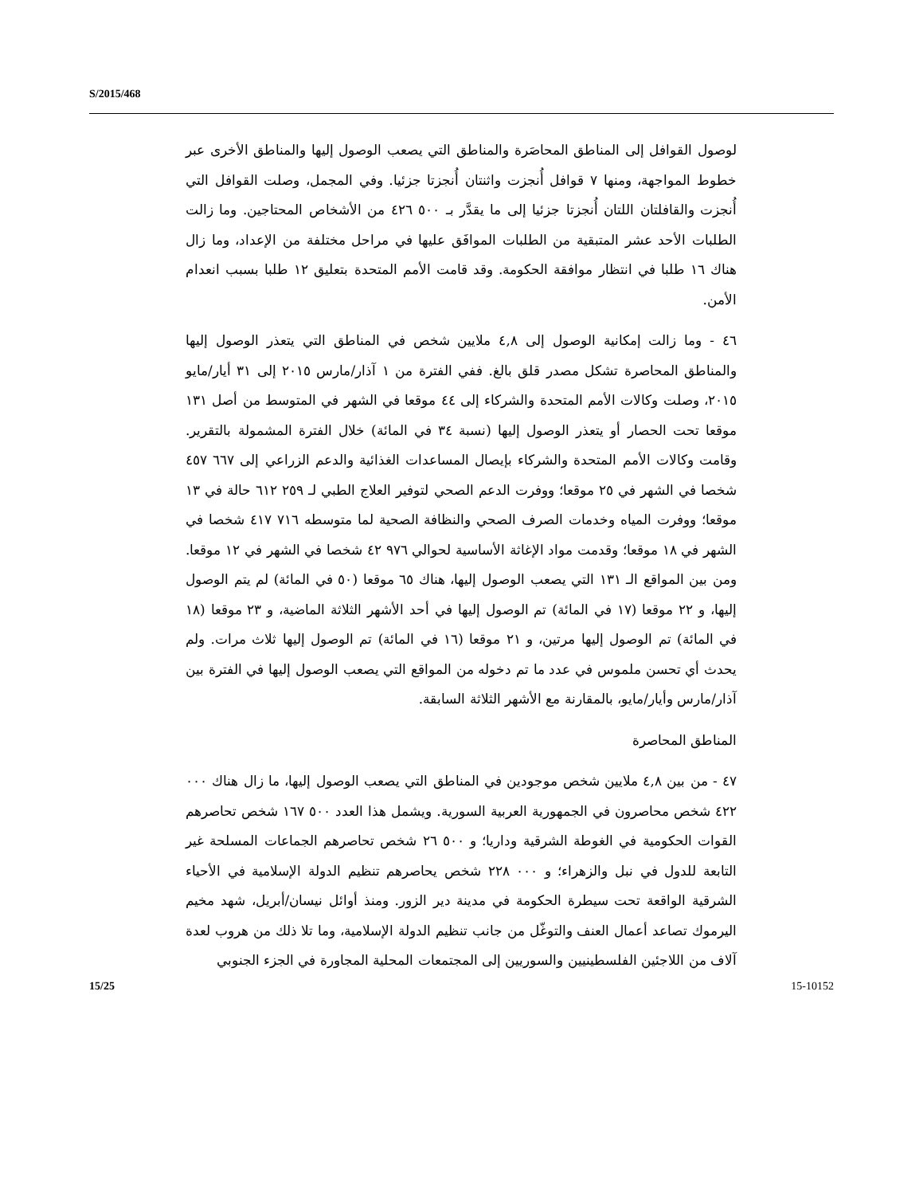S/2015/468
لوصول القوافل إلى المناطق المحاصَرة والمناطق التي يصعب الوصول إليها والمناطق الأخرى عبر خطوط المواجهة، ومنها ٧ قوافل أُنجزت واثنتان أُنجزتا جزئيا. وفي المجمل، وصلت القوافل التي أُنجزت والقافلتان اللتان أُنجزتا جزئيا إلى ما يقدَّر بـ ٥٠٠ ٤٢٦ من الأشخاص المحتاجين. وما زالت الطلبات الأحد عشر المتبقية من الطلبات الموافَق عليها في مراحل مختلفة من الإعداد، وما زال هناك ١٦ طلبا في انتظار موافقة الحكومة. وقد قامت الأمم المتحدة بتعليق ١٢ طلبا بسبب انعدام الأمن.
٤٦ - وما زالت إمكانية الوصول إلى ٤,٨ ملايين شخص في المناطق التي يتعذر الوصول إليها والمناطق المحاصرة تشكل مصدر قلق بالغ. ففي الفترة من ١ آذار/مارس ٢٠١٥ إلى ٣١ أيار/مايو ٢٠١٥، وصلت وكالات الأمم المتحدة والشركاء إلى ٤٤ موقعا في الشهر في المتوسط من أصل ١٣١ موقعا تحت الحصار أو يتعذر الوصول إليها (نسبة ٣٤ في المائة) خلال الفترة المشمولة بالتقرير. وقامت وكالات الأمم المتحدة والشركاء بإيصال المساعدات الغذائية والدعم الزراعي إلى ٦٦٧ ٤٥٧ شخصا في الشهر في ٢٥ موقعا؛ ووفرت الدعم الصحي لتوفير العلاج الطبي لـ ٢٥٩ ٦١٢ حالة في ١٣ موقعا؛ ووفرت المياه وخدمات الصرف الصحي والنظافة الصحية لما متوسطه ٧١٦ ٤١٧ شخصا في الشهر في ١٨ موقعا؛ وقدمت مواد الإغاثة الأساسية لحوالي ٩٧٦ ٤٢ شخصا في الشهر في ١٢ موقعا. ومن بين المواقع الـ ١٣١ التي يصعب الوصول إليها، هناك ٦٥ موقعا (٥٠ في المائة) لم يتم الوصول إليها، و ٢٢ موقعا (١٧ في المائة) تم الوصول إليها في أحد الأشهر الثلاثة الماضية، و ٢٣ موقعا (١٨ في المائة) تم الوصول إليها مرتين، و ٢١ موقعا (١٦ في المائة) تم الوصول إليها ثلاث مرات. ولم يحدث أي تحسن ملموس في عدد ما تم دخوله من المواقع التي يصعب الوصول إليها في الفترة بين آذار/مارس وأيار/مايو، بالمقارنة مع الأشهر الثلاثة السابقة.
المناطق المحاصرة
٤٧ - من بين ٤,٨ ملايين شخص موجودين في المناطق التي يصعب الوصول إليها، ما زال هناك ٠٠٠ ٤٢٢ شخص محاصرون في الجمهورية العربية السورية. ويشمل هذا العدد ٥٠٠ ١٦٧ شخص تحاصرهم القوات الحكومية في الغوطة الشرقية وداريا؛ و ٥٠٠ ٢٦ شخص تحاصرهم الجماعات المسلحة غير التابعة للدول في نبل والزهراء؛ و ٠٠٠ ٢٢٨ شخص يحاصرهم تنظيم الدولة الإسلامية في الأحياء الشرقية الواقعة تحت سيطرة الحكومة في مدينة دير الزور. ومنذ أوائل نيسان/أبريل، شهد مخيم اليرموك تصاعد أعمال العنف والتوغّل من جانب تنظيم الدولة الإسلامية، وما تلا ذلك من هروب لعدة آلاف من اللاجئين الفلسطينيين والسوريين إلى المجتمعات المحلية المجاورة في الجزء الجنوبي
15/25 15-10152